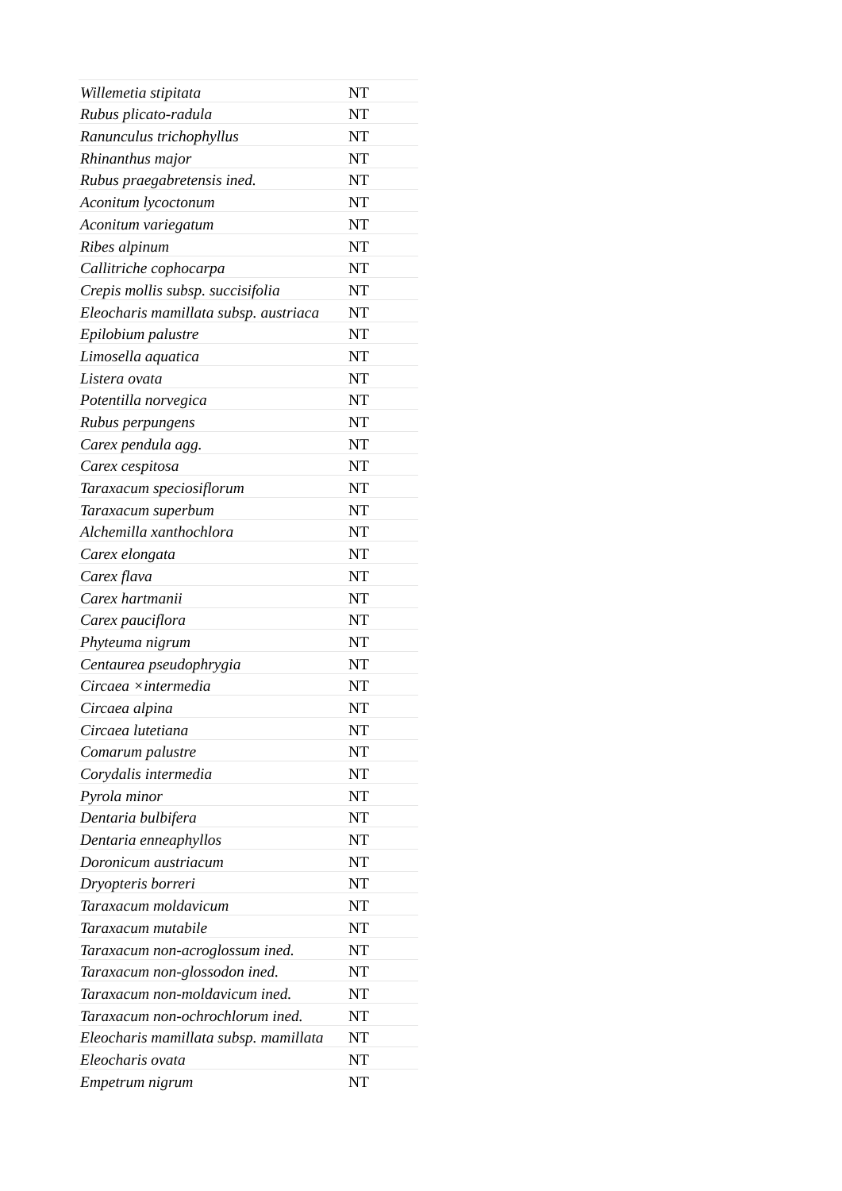| Willemetia stipitata | NT |
| Rubus plicato-radula | NT |
| Ranunculus trichophyllus | NT |
| Rhinanthus major | NT |
| Rubus praegabretensis ined. | NT |
| Aconitum lycoctonum | NT |
| Aconitum variegatum | NT |
| Ribes alpinum | NT |
| Callitriche cophocarpa | NT |
| Crepis mollis subsp. succisifolia | NT |
| Eleocharis mamillata subsp. austriaca | NT |
| Epilobium palustre | NT |
| Limosella aquatica | NT |
| Listera ovata | NT |
| Potentilla norvegica | NT |
| Rubus perpungens | NT |
| Carex pendula agg. | NT |
| Carex cespitosa | NT |
| Taraxacum speciosiflorum | NT |
| Taraxacum superbum | NT |
| Alchemilla xanthochlora | NT |
| Carex elongata | NT |
| Carex flava | NT |
| Carex hartmanii | NT |
| Carex pauciflora | NT |
| Phyteuma nigrum | NT |
| Centaurea pseudophrygia | NT |
| Circaea ×intermedia | NT |
| Circaea alpina | NT |
| Circaea lutetiana | NT |
| Comarum palustre | NT |
| Corydalis intermedia | NT |
| Pyrola minor | NT |
| Dentaria bulbifera | NT |
| Dentaria enneaphyllos | NT |
| Doronicum austriacum | NT |
| Dryopteris borreri | NT |
| Taraxacum moldavicum | NT |
| Taraxacum mutabile | NT |
| Taraxacum non-acroglossum ined. | NT |
| Taraxacum non-glossodon ined. | NT |
| Taraxacum non-moldavicum ined. | NT |
| Taraxacum non-ochrochlorum ined. | NT |
| Eleocharis mamillata subsp. mamillata | NT |
| Eleocharis ovata | NT |
| Empetrum nigrum | NT |